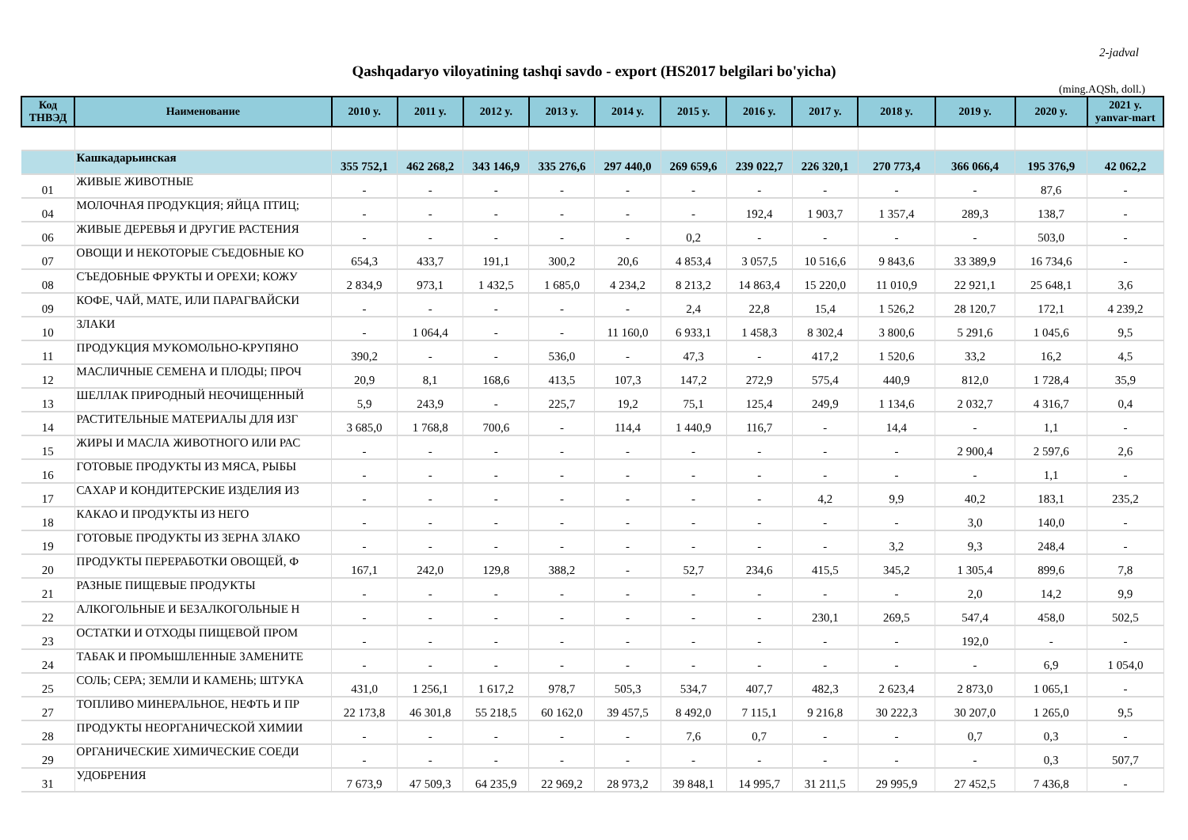2-jadval
Qashqadaryo viloyatining tashqi savdo - export (HS2017 belgilari bo'yicha)
(ming.AQSh, doll.)
| Код ТНВЭД | Наименование | 2010 y. | 2011 y. | 2012 y. | 2013 y. | 2014 y. | 2015 y. | 2016 y. | 2017 y. | 2018 y. | 2019 y. | 2020 y. | 2021 y. yanvar-mart |
| --- | --- | --- | --- | --- | --- | --- | --- | --- | --- | --- | --- | --- | --- |
| | Кашкадарьинская | 355 752,1 | 462 268,2 | 343 146,9 | 335 276,6 | 297 440,0 | 269 659,6 | 239 022,7 | 226 320,1 | 270 773,4 | 366 066,4 | 195 376,9 | 42 062,2 |
| 01 | ЖИВЫЕ ЖИВОТНЫЕ | - | - | - | - | - | - | - | - | - | - | 87,6 | - |
| 04 | МОЛОЧНАЯ ПРОДУКЦИЯ; ЯЙЦА ПТИЦ; | - | - | - | - | - | - | 192,4 | 1 903,7 | 1 357,4 | 289,3 | 138,7 | - |
| 06 | ЖИВЫЕ ДЕРЕВЬЯ И ДРУГИЕ РАСТЕНИЯ | - | - | - | - | - | 0,2 | - | - | - | - | 503,0 | - |
| 07 | ОВОЩИ И НЕКОТОРЫЕ СЪЕДОБНЫЕ КО | 654,3 | 433,7 | 191,1 | 300,2 | 20,6 | 4 853,4 | 3 057,5 | 10 516,6 | 9 843,6 | 33 389,9 | 16 734,6 | - |
| 08 | СЪЕДОБНЫЕ ФРУКТЫ И ОРЕХИ; КОЖУ | 2 834,9 | 973,1 | 1 432,5 | 1 685,0 | 4 234,2 | 8 213,2 | 14 863,4 | 15 220,0 | 11 010,9 | 22 921,1 | 25 648,1 | 3,6 |
| 09 | КОФЕ, ЧАЙ, МАТЕ, ИЛИ ПАРАГВАЙСКИ | - | - | - | - | - | 2,4 | 22,8 | 15,4 | 1 526,2 | 28 120,7 | 172,1 | 4 239,2 |
| 10 | ЗЛАКИ | - | 1 064,4 | - | - | 11 160,0 | 6 933,1 | 1 458,3 | 8 302,4 | 3 800,6 | 5 291,6 | 1 045,6 | 9,5 |
| 11 | ПРОДУКЦИЯ МУКОМОЛЬНО-КРУПЯНО | 390,2 | - | - | 536,0 | - | 47,3 | - | 417,2 | 1 520,6 | 33,2 | 16,2 | 4,5 |
| 12 | МАСЛИЧНЫЕ СЕМЕНА И ПЛОДЫ; ПРОЧ | 20,9 | 8,1 | 168,6 | 413,5 | 107,3 | 147,2 | 272,9 | 575,4 | 440,9 | 812,0 | 1 728,4 | 35,9 |
| 13 | ШЕЛЛАК ПРИРОДНЫЙ НЕОЧИЩЕННЫЙ | 5,9 | 243,9 | - | 225,7 | 19,2 | 75,1 | 125,4 | 249,9 | 1 134,6 | 2 032,7 | 4 316,7 | 0,4 |
| 14 | РАСТИТЕЛЬНЫЕ МАТЕРИАЛЫ ДЛЯ ИЗГ | 3 685,0 | 1 768,8 | 700,6 | - | 114,4 | 1 440,9 | 116,7 | - | 14,4 | - | 1,1 | - |
| 15 | ЖИРЫ И МАСЛА ЖИВОТНОГО ИЛИ РАС | - | - | - | - | - | - | - | - | - | 2 900,4 | 2 597,6 | 2,6 |
| 16 | ГОТОВЫЕ ПРОДУКТЫ ИЗ МЯСА, РЫБЫ | - | - | - | - | - | - | - | - | - | - | 1,1 | - |
| 17 | САХАР И КОНДИТЕРСКИЕ ИЗДЕЛИЯ ИЗ | - | - | - | - | - | - | - | 4,2 | 9,9 | 40,2 | 183,1 | 235,2 |
| 18 | КАКАО И ПРОДУКТЫ ИЗ НЕГО | - | - | - | - | - | - | - | - | - | 3,0 | 140,0 | - |
| 19 | ГОТОВЫЕ ПРОДУКТЫ ИЗ ЗЕРНА ЗЛАКО | - | - | - | - | - | - | - | - | 3,2 | 9,3 | 248,4 | - |
| 20 | ПРОДУКТЫ ПЕРЕРАБОТКИ ОВОЩЕЙ, Ф | 167,1 | 242,0 | 129,8 | 388,2 | - | 52,7 | 234,6 | 415,5 | 345,2 | 1 305,4 | 899,6 | 7,8 |
| 21 | РАЗНЫЕ ПИЩЕВЫЕ ПРОДУКТЫ | - | - | - | - | - | - | - | - | - | 2,0 | 14,2 | 9,9 |
| 22 | АЛКОГОЛЬНЫЕ И БЕЗАЛКОГОЛЬНЫЕ Н | - | - | - | - | - | - | - | 230,1 | 269,5 | 547,4 | 458,0 | 502,5 |
| 23 | ОСТАТКИ И ОТХОДЫ ПИЩЕВОЙ ПРОМ | - | - | - | - | - | - | - | - | - | 192,0 | - | - |
| 24 | ТАБАК И ПРОМЫШЛЕННЫЕ ЗАМЕНИТЕ | - | - | - | - | - | - | - | - | - | - | 6,9 | 1 054,0 |
| 25 | СОЛЬ; СЕРА; ЗЕМЛИ И КАМЕНЬ; ШТУКА | 431,0 | 1 256,1 | 1 617,2 | 978,7 | 505,3 | 534,7 | 407,7 | 482,3 | 2 623,4 | 2 873,0 | 1 065,1 | - |
| 27 | ТОПЛИВО МИНЕРАЛЬНОЕ, НЕФТЬ И ПР | 22 173,8 | 46 301,8 | 55 218,5 | 60 162,0 | 39 457,5 | 8 492,0 | 7 115,1 | 9 216,8 | 30 222,3 | 30 207,0 | 1 265,0 | 9,5 |
| 28 | ПРОДУКТЫ НЕОРГАНИЧЕСКОЙ ХИМИИ | - | - | - | - | - | 7,6 | 0,7 | - | - | 0,7 | 0,3 | - |
| 29 | ОРГАНИЧЕСКИЕ ХИМИЧЕСКИЕ СОЕДИ | - | - | - | - | - | - | - | - | - | - | 0,3 | 507,7 |
| 31 | УДОБРЕНИЯ | 7 673,9 | 47 509,3 | 64 235,9 | 22 969,2 | 28 973,2 | 39 848,1 | 14 995,7 | 31 211,5 | 29 995,9 | 27 452,5 | 7 436,8 | - |